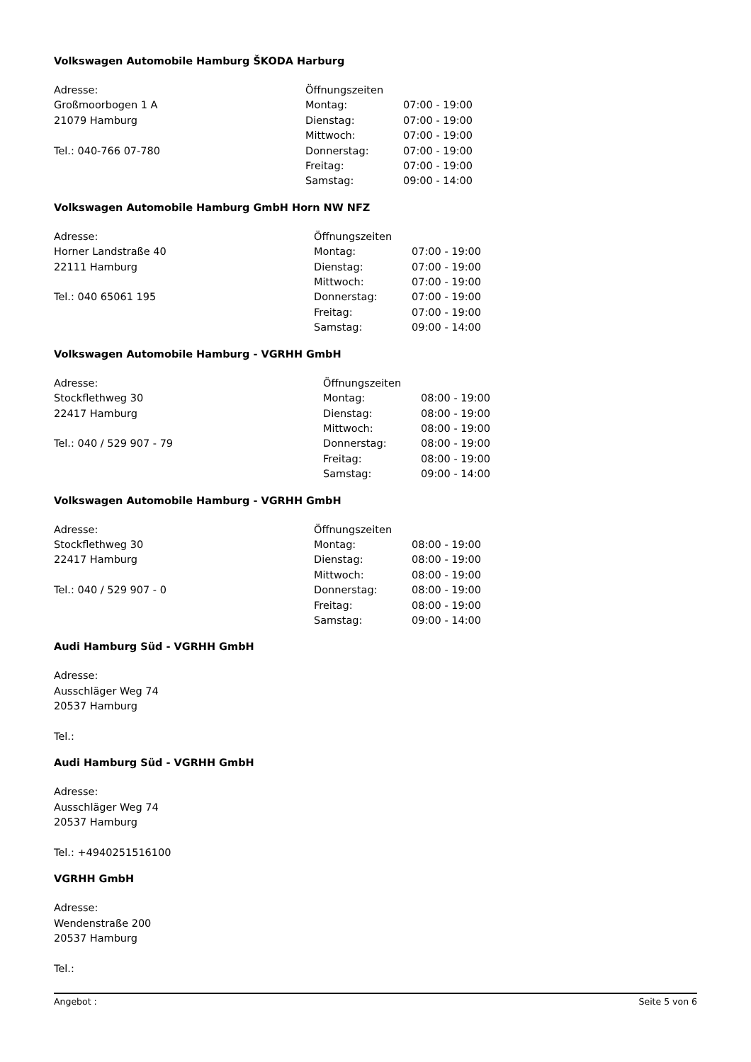Volkswagen Automobile Hamburg ŠKODA Harburg
Adresse:
Großmoorbogen 1 A
21079 Hamburg
Tel.: 040-766 07-780
| Öffnungszeiten | |
| Montag: | 07:00 - 19:00 |
| Dienstag: | 07:00 - 19:00 |
| Mittwoch: | 07:00 - 19:00 |
| Donnerstag: | 07:00 - 19:00 |
| Freitag: | 07:00 - 19:00 |
| Samstag: | 09:00 - 14:00 |
Volkswagen Automobile Hamburg GmbH Horn NW NFZ
Adresse:
Horner Landstraße 40
22111 Hamburg
Tel.: 040 65061 195
| Öffnungszeiten | |
| Montag: | 07:00 - 19:00 |
| Dienstag: | 07:00 - 19:00 |
| Mittwoch: | 07:00 - 19:00 |
| Donnerstag: | 07:00 - 19:00 |
| Freitag: | 07:00 - 19:00 |
| Samstag: | 09:00 - 14:00 |
Volkswagen Automobile Hamburg - VGRHH GmbH
Adresse:
Stockflethweg 30
22417 Hamburg
Tel.: 040 / 529 907 - 79
| Öffnungszeiten | |
| Montag: | 08:00 - 19:00 |
| Dienstag: | 08:00 - 19:00 |
| Mittwoch: | 08:00 - 19:00 |
| Donnerstag: | 08:00 - 19:00 |
| Freitag: | 08:00 - 19:00 |
| Samstag: | 09:00 - 14:00 |
Volkswagen Automobile Hamburg - VGRHH GmbH
Adresse:
Stockflethweg 30
22417 Hamburg
Tel.: 040 / 529 907 - 0
| Öffnungszeiten | |
| Montag: | 08:00 - 19:00 |
| Dienstag: | 08:00 - 19:00 |
| Mittwoch: | 08:00 - 19:00 |
| Donnerstag: | 08:00 - 19:00 |
| Freitag: | 08:00 - 19:00 |
| Samstag: | 09:00 - 14:00 |
Audi Hamburg Süd - VGRHH GmbH
Adresse:
Ausschläger Weg 74
20537 Hamburg
Tel.:
Audi Hamburg Süd - VGRHH GmbH
Adresse:
Ausschläger Weg 74
20537 Hamburg
Tel.: +4940251516100
VGRHH GmbH
Adresse:
Wendenstraße 200
20537 Hamburg
Tel.:
Angebot : Seite 5 von 6